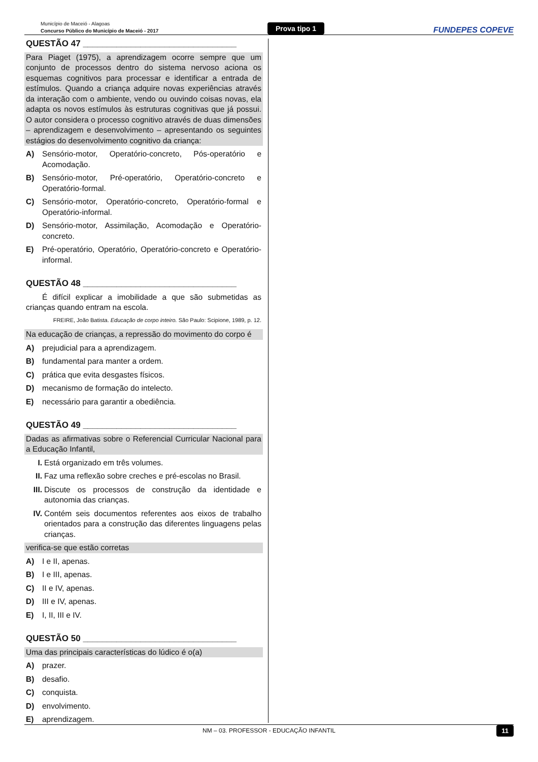Município de Maceió - Alagoas
Concurso Público do Município de Maceió - 2017
Prova tipo 1
FUNDEPES COPEVE
QUESTÃO 47 ________________________________
Para Piaget (1975), a aprendizagem ocorre sempre que um conjunto de processos dentro do sistema nervoso aciona os esquemas cognitivos para processar e identificar a entrada de estímulos. Quando a criança adquire novas experiências através da interação com o ambiente, vendo ou ouvindo coisas novas, ela adapta os novos estímulos às estruturas cognitivas que já possui. O autor considera o processo cognitivo através de duas dimensões – aprendizagem e desenvolvimento – apresentando os seguintes estágios do desenvolvimento cognitivo da criança:
A) Sensório-motor, Operatório-concreto, Pós-operatório e Acomodação.
B) Sensório-motor, Pré-operatório, Operatório-concreto e Operatório-formal.
C) Sensório-motor, Operatório-concreto, Operatório-formal e Operatório-informal.
D) Sensório-motor, Assimilação, Acomodação e Operatório-concreto.
E) Pré-operatório, Operatório, Operatório-concreto e Operatório-informal.
QUESTÃO 48 ________________________________
É difícil explicar a imobilidade a que são submetidas as crianças quando entram na escola.
FREIRE, João Batista. Educação de corpo inteiro. São Paulo: Scipione, 1989, p. 12.
Na educação de crianças, a repressão do movimento do corpo é
A) prejudicial para a aprendizagem.
B) fundamental para manter a ordem.
C) prática que evita desgastes físicos.
D) mecanismo de formação do intelecto.
E) necessário para garantir a obediência.
QUESTÃO 49 ________________________________
Dadas as afirmativas sobre o Referencial Curricular Nacional para a Educação Infantil,
I. Está organizado em três volumes.
II. Faz uma reflexão sobre creches e pré-escolas no Brasil.
III. Discute os processos de construção da identidade e autonomia das crianças.
IV. Contém seis documentos referentes aos eixos de trabalho orientados para a construção das diferentes linguagens pelas crianças.
verifica-se que estão corretas
A) I e II, apenas.
B) I e III, apenas.
C) II e IV, apenas.
D) III e IV, apenas.
E) I, II, III e IV.
QUESTÃO 50 ________________________________
Uma das principais características do lúdico é o(a)
A) prazer.
B) desafio.
C) conquista.
D) envolvimento.
E) aprendizagem.
NM – 03. PROFESSOR - EDUCAÇÃO INFANTIL 11